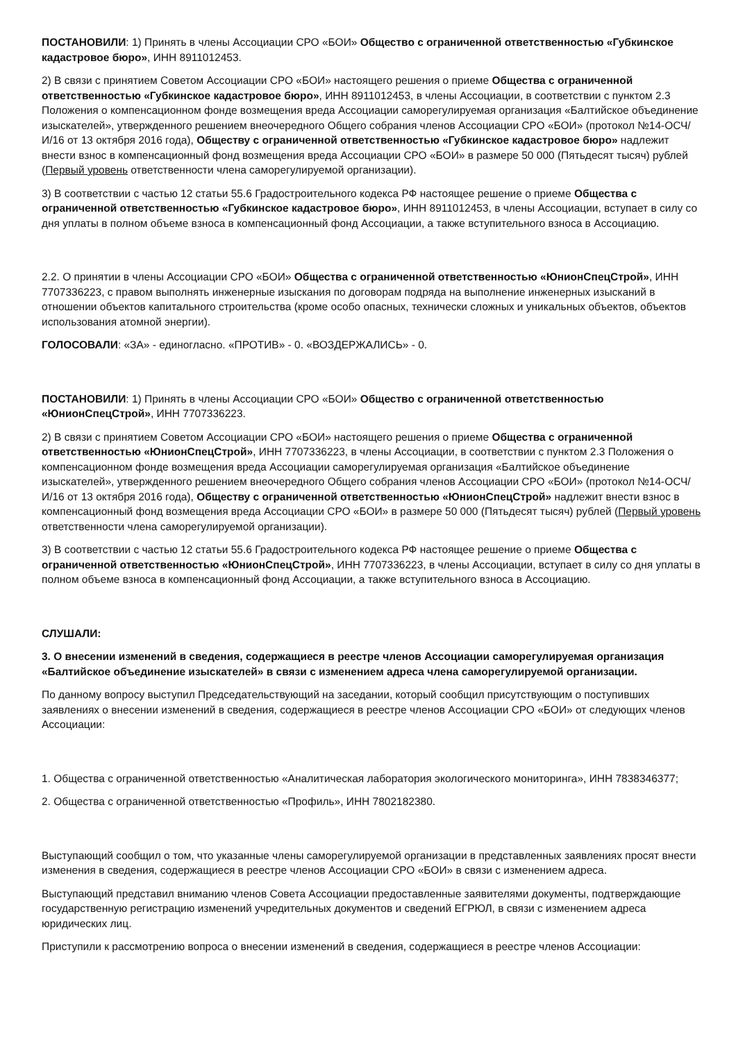ПОСТАНОВИЛИ: 1) Принять в члены Ассоциации СРО «БОИ» Общество с ограниченной ответственностью «Губкинское кадастровое бюро», ИНН 8911012453.
2) В связи с принятием Советом Ассоциации СРО «БОИ» настоящего решения о приеме Общества с ограниченной ответственностью «Губкинское кадастровое бюро», ИНН 8911012453, в члены Ассоциации, в соответствии с пунктом 2.3 Положения о компенсационном фонде возмещения вреда Ассоциации саморегулируемая организация «Балтийское объединение изыскателей», утвержденного решением внеочередного Общего собрания членов Ассоциации СРО «БОИ» (протокол №14-ОСЧ/И/16 от 13 октября 2016 года), Обществу с ограниченной ответственностью «Губкинское кадастровое бюро» надлежит внести взнос в компенсационный фонд возмещения вреда Ассоциации СРО «БОИ» в размере 50 000 (Пятьдесят тысяч) рублей (Первый уровень ответственности члена саморегулируемой организации).
3) В соответствии с частью 12 статьи 55.6 Градостроительного кодекса РФ настоящее решение о приеме Общества с ограниченной ответственностью «Губкинское кадастровое бюро», ИНН 8911012453, в члены Ассоциации, вступает в силу со дня уплаты в полном объеме взноса в компенсационный фонд Ассоциации, а также вступительного взноса в Ассоциацию.
2.2. О принятии в члены Ассоциации СРО «БОИ» Общества с ограниченной ответственностью «ЮнионСпецСтрой», ИНН 7707336223, с правом выполнять инженерные изыскания по договорам подряда на выполнение инженерных изысканий в отношении объектов капитального строительства (кроме особо опасных, технически сложных и уникальных объектов, объектов использования атомной энергии).
ГОЛОСОВАЛИ: «ЗА» - единогласно. «ПРОТИВ» - 0. «ВОЗДЕРЖАЛИСЬ» - 0.
ПОСТАНОВИЛИ: 1) Принять в члены Ассоциации СРО «БОИ» Общество с ограниченной ответственностью «ЮнионСпецСтрой», ИНН 7707336223.
2) В связи с принятием Советом Ассоциации СРО «БОИ» настоящего решения о приеме Общества с ограниченной ответственностью «ЮнионСпецСтрой», ИНН 7707336223, в члены Ассоциации, в соответствии с пунктом 2.3 Положения о компенсационном фонде возмещения вреда Ассоциации саморегулируемая организация «Балтийское объединение изыскателей», утвержденного решением внеочередного Общего собрания членов Ассоциации СРО «БОИ» (протокол №14-ОСЧ/И/16 от 13 октября 2016 года), Обществу с ограниченной ответственностью «ЮнионСпецСтрой» надлежит внести взнос в компенсационный фонд возмещения вреда Ассоциации СРО «БОИ» в размере 50 000 (Пятьдесят тысяч) рублей (Первый уровень ответственности члена саморегулируемой организации).
3) В соответствии с частью 12 статьи 55.6 Градостроительного кодекса РФ настоящее решение о приеме Общества с ограниченной ответственностью «ЮнионСпецСтрой», ИНН 7707336223, в члены Ассоциации, вступает в силу со дня уплаты в полном объеме взноса в компенсационный фонд Ассоциации, а также вступительного взноса в Ассоциацию.
СЛУШАЛИ:
3. О внесении изменений в сведения, содержащиеся в реестре членов Ассоциации саморегулируемая организация «Балтийское объединение изыскателей» в связи с изменением адреса члена саморегулируемой организации.
По данному вопросу выступил Председательствующий на заседании, который сообщил присутствующим о поступивших заявлениях о внесении изменений в сведения, содержащиеся в реестре членов Ассоциации СРО «БОИ» от следующих членов Ассоциации:
1. Общества с ограниченной ответственностью «Аналитическая лаборатория экологического мониторинга», ИНН 7838346377;
2. Общества с ограниченной ответственностью «Профиль», ИНН 7802182380.
Выступающий сообщил о том, что указанные члены саморегулируемой организации в представленных заявлениях просят внести изменения в сведения, содержащиеся в реестре членов Ассоциации СРО «БОИ» в связи с изменением адреса.
Выступающий представил вниманию членов Совета Ассоциации предоставленные заявителями документы, подтверждающие государственную регистрацию изменений учредительных документов и сведений ЕГРЮЛ, в связи с изменением адреса юридических лиц.
Приступили к рассмотрению вопроса о внесении изменений в сведения, содержащиеся в реестре членов Ассоциации: